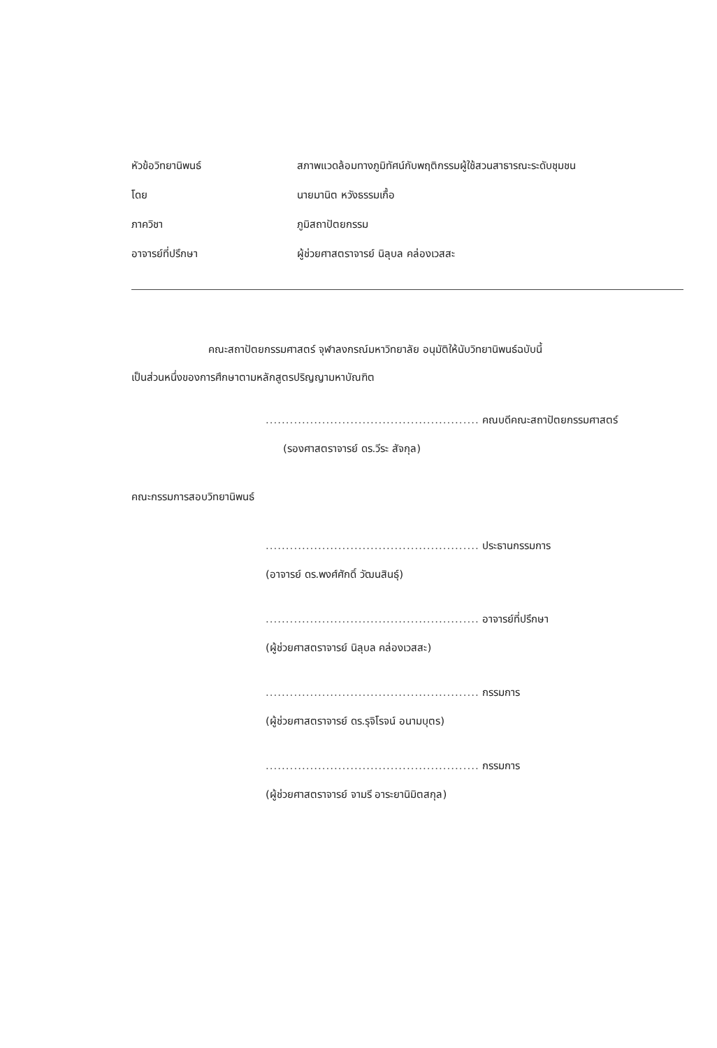หัวข้อวิทยานิพนธ์ สภาพแวดล้อมทางภูมิทัศน์กับพฤติกรรมผู้ใช้สวนสาธารณะระดับชุมชน
โดย นายมานิต หวังธรรมเกื้อ
ภาควิชา ภูมิสถาปัตยกรรม
อาจารย์ที่ปรึกษา ผู้ช่วยศาสตราจารย์ นิลุบล คล่องเวสสะ
คณะสถาปัตยกรรมศาสตร์ จุฬาลงกรณ์มหาวิทยาลัย อนุมัติให้นับวิทยานิพนธ์ฉบับนี้
เป็นส่วนหนึ่งของการศึกษาตามหลักสูตรปริญญามหาบัณฑิต
..................................................... คณบดีคณะสถาปัตยกรรมศาสตร์
(รองศาสตราจารย์ ดร.วีระ สัจกุล)
คณะกรรมการสอบวิทยานิพนธ์
..................................................... ประธานกรรมการ
(อาจารย์ ดร.พงศ์ศักดิ์ วัฒนสินธุ์)
..................................................... อาจารย์ที่ปรึกษา
(ผู้ช่วยศาสตราจารย์ นิลุบล คล่องเวสสะ)
..................................................... กรรมการ
(ผู้ช่วยศาสตราจารย์ ดร.รุจิโรจน์ อนามบุตร)
..................................................... กรรมการ
(ผู้ช่วยศาสตราจารย์ จามรี อาระยานิมิตสกุล)